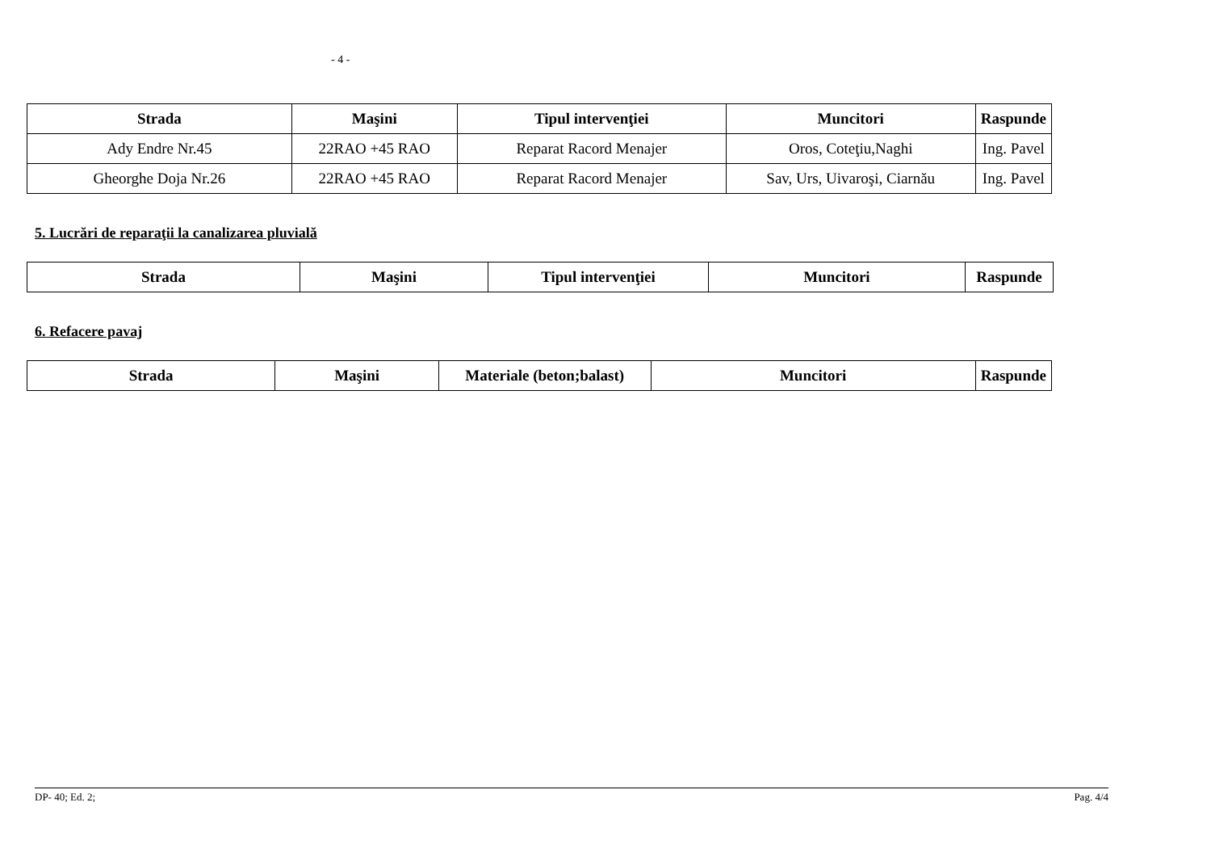- 4 -
| Strada | Maşini | Tipul intervenţiei | Muncitori | Raspunde |
| --- | --- | --- | --- | --- |
| Ady Endre Nr.45 | 22RAO +45 RAO | Reparat Racord Menajer | Oros, Coteţiu,Naghi | Ing. Pavel |
| Gheorghe Doja Nr.26 | 22RAO +45 RAO | Reparat Racord Menajer | Sav, Urs, Uivaroşi, Ciarnău | Ing. Pavel |
5. Lucrări de reparaţii la canalizarea pluvială
| Strada | Maşini | Tipul intervenţiei | Muncitori | Raspunde |
| --- | --- | --- | --- | --- |
6. Refacere pavaj
| Strada | Maşini | Materiale (beton;balast) | Muncitori | Raspunde |
| --- | --- | --- | --- | --- |
DP- 40; Ed. 2; Pag. 4/4